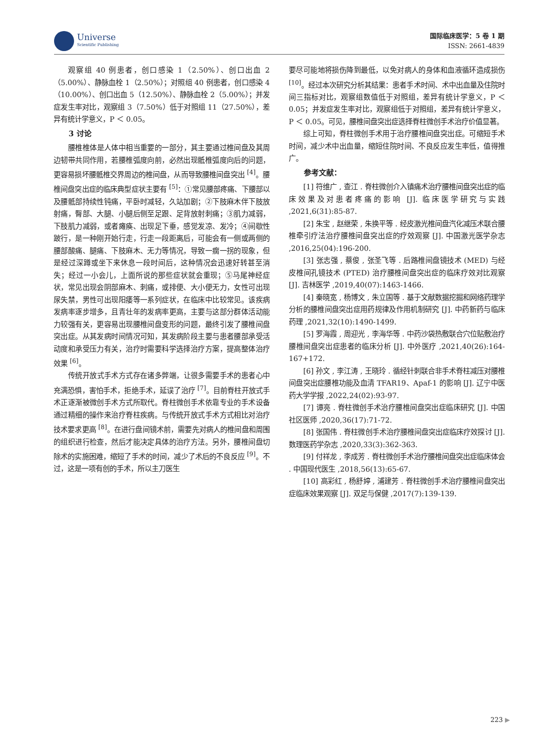Universe
Scientific Publishing
国际临床医学：5 卷 1 期
ISSN: 2661-4839
观察组 40 例患者，创口感染 1（2.50%）、创口出血 2（5.00%）、静脉血栓 1（2.50%）；对照组 40 例患者，创口感染 4（10.00%）、创口出血 5（12.50%）、静脉血栓 2（5.00%）；并发症发生率对比，观察组 3（7.50%）低于对照组 11（27.50%），差异有统计学意义，P ＜ 0.05。
3 讨论
腰椎椎体是人体中相当重要的一部分，其主要通过椎间盘及其周边韧带共同作用，若腰椎弧度向前，必然出现骶椎弧度向后的问题，更容易损坏腰骶椎交界周边的椎间盘，从而导致腰椎间盘突出 <sup>[4]</sup>。腰椎间盘突出症的临床典型症状主要有 <sup>[5]</sup>：①常见腰部疼痛、下腰部以及腰骶部持续性钝痛，平卧时减轻，久站加剧；②下肢麻木伴下肢放射痛，臀部、大腿、小腿后侧至足跟、足背放射刺痛；③肌力减弱，下肢肌力减弱，或者瘫痪、出现足下垂，感觉发凉、发冷；④间歇性跛行，是一种刚开始行走，行走一段距离后，可能会有一侧或两侧的腰部酸痛、腿痛、下肢麻木、无力等情况，导致一瘸一拐的现象，但是经过深蹲或坐下来休息一段时间后，这种情况会迅速好转甚至消失；经过一小会儿，上面所说的那些症状就会重现；⑤马尾神经症状，常见出现会阴部麻木、刺痛，或排便、大小便无力，女性可出现尿失禁，男性可出现阳痿等一系列症状，在临床中比较常见。该疾病发病率逐步增多，且青壮年的发病率更高，主要与这部分群体活动能力较强有关，更容易出现腰椎间盘变形的问题，最终引发了腰椎间盘突出症。从其发病时间情况可知，其发病阶段主要与患者腰部承受活动度和承受压力有关，治疗时需要科学选择治疗方案，提高整体治疗效果 <sup>[6]</sup>。
传统开放式手术方式存在诸多弊端，让很多需要手术的患者心中充满恐惧，害怕手术，拒绝手术，延误了治疗 <sup>[7]</sup>。目前脊柱开放式手术正逐渐被微创手术方式所取代。脊柱微创手术依靠专业的手术设备通过精细的操作来治疗脊柱疾病。与传统开放式手术方式相比对治疗技术要求更高 <sup>[8]</sup>。在进行盘间镜术前，需要先对病人的椎间盘和周围的组织进行检查，然后才能决定具体的治疗方法。另外，腰椎间盘切除术的实施困难，缩短了手术的时间，减少了术后的不良反应 <sup>[9]</sup>。不过，这是一项有创的手术，所以主刀医生
要尽可能地将损伤降到最低，以免对病人的身体和血液循环造成损伤 <sup>[10]</sup>。经过本次研究分析其结果：患者手术时间、术中出血量及住院时间三指标对比，观察组数值低于对照组，差异有统计学意义，P ＜ 0.05；并发症发生率对比，观察组低于对照组，差异有统计学意义，P ＜ 0.05。可见，腰椎间盘突出症选择脊柱微创手术治疗价值显著。
综上可知，脊柱微创手术用于治疗腰椎间盘突出症。可缩短手术时间，减少术中出血量，缩短住院时间、不良反应发生率低，值得推广。
参考文献：
[1] 符维广 , 查江 . 脊柱微创介入镇痛术治疗腰椎间盘突出症的临床效果及对患者疼痛的影响 [J]. 临床医学研究与实践 ,2021,6(31):85-87.
[2] 朱宝 , 赵继荣 , 朱换平等 . 经皮激光椎间盘汽化减压术联合腰椎牵引疗法治疗腰椎间盘突出症的疗效观察 [J]. 中国激光医学杂志 ,2016,25(04):196-200.
[3] 张志强 , 蔡俊 , 张圣飞等 . 后路椎间盘镜技术 (MED) 与经皮椎间孔镜技术 (PTED) 治疗腰椎间盘突出症的临床疗效对比观察 [J]. 吉林医学 ,2019,40(07):1463-1466.
[4] 秦晓宽 , 杨博文 , 朱立国等 . 基于文献数据挖掘和网络药理学分析的腰椎间盘突出症用药规律及作用机制研究 [J]. 中药新药与临床药理 ,2021,32(10):1490-1499.
[5] 罗海霞 , 周迎光 , 李海华等 . 中药沙袋热敷联合穴位贴敷治疗腰椎间盘突出症患者的临床分析 [J]. 中外医疗 ,2021,40(26):164-167+172.
[6] 孙文 , 李江涛 , 王晓玲 . 循经针刺联合非手术脊柱减压对腰椎间盘突出症腰椎功能及血清 TFAR19、Apaf-1 的影响 [J]. 辽宁中医药大学学报 ,2022,24(02):93-97.
[7] 谭亮 . 脊柱微创手术治疗腰椎间盘突出症临床研究 [J]. 中国社区医师 ,2020,36(17):71-72.
[8] 张国伟 . 脊柱微创手术治疗腰椎间盘突出症临床疗效探讨 [J]. 数理医药学杂志 ,2020,33(3):362-363.
[9] 付祥龙 , 李成芳 . 脊柱微创手术治疗腰椎间盘突出症临床体会 . 中国现代医生 ,2018,56(13):65-67.
[10] 高彩红 , 杨舒婷 , 浦建芳 . 脊柱微创手术治疗腰椎间盘突出症临床效果观察 [J]. 双足与保健 ,2017(7):139-139.
223 ▶